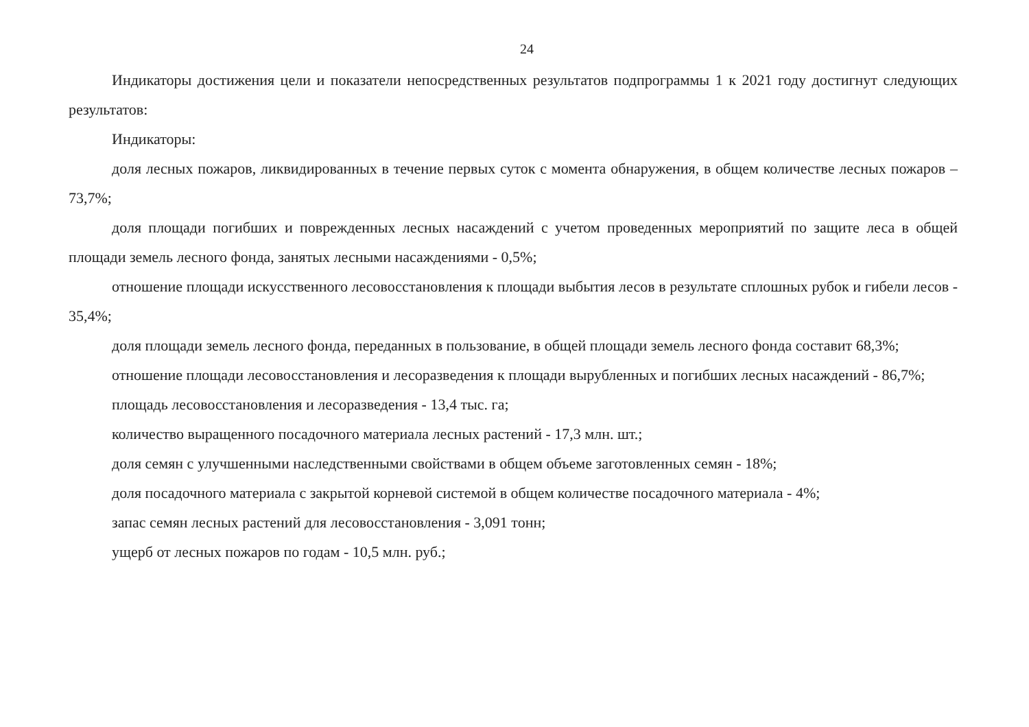24
Индикаторы достижения цели и показатели непосредственных результатов подпрограммы 1 к 2021 году достигнут следующих результатов:
Индикаторы:
доля лесных пожаров, ликвидированных в течение первых суток с момента обнаружения, в общем количестве лесных пожаров – 73,7%;
доля площади погибших и поврежденных лесных насаждений с учетом проведенных мероприятий по защите леса в общей площади земель лесного фонда, занятых лесными насаждениями - 0,5%;
отношение площади искусственного лесовосстановления к площади выбытия лесов в результате сплошных рубок и гибели лесов - 35,4%;
доля площади земель лесного фонда, переданных в пользование, в общей площади земель лесного фонда составит 68,3%;
отношение площади лесовосстановления и лесоразведения к площади вырубленных и погибших лесных насаждений - 86,7%;
площадь лесовосстановления и лесоразведения - 13,4 тыс. га;
количество выращенного посадочного материала лесных растений - 17,3 млн. шт.;
доля семян с улучшенными наследственными свойствами в общем объеме заготовленных семян - 18%;
доля посадочного материала с закрытой корневой системой в общем количестве посадочного материала - 4%;
запас семян лесных растений для лесовосстановления - 3,091 тонн;
ущерб от лесных пожаров по годам - 10,5 млн. руб.;